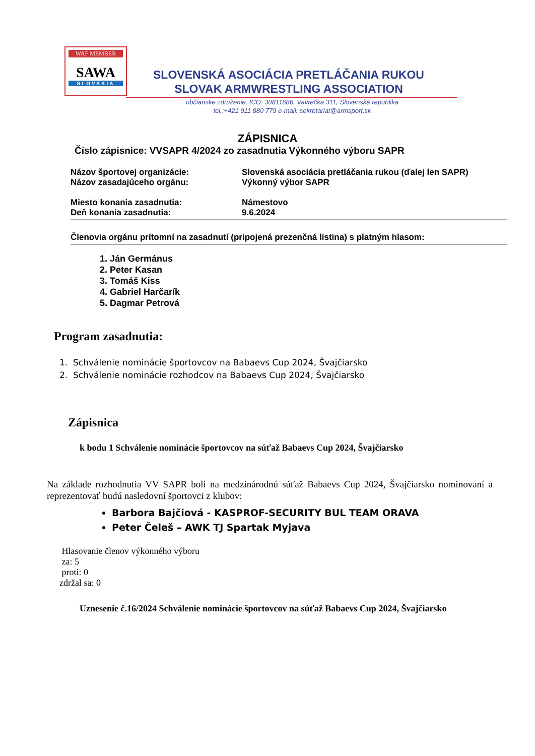WAF MEMBER
SAWA
SLOVAKIA
SLOVENSKÁ ASOCIÁCIA PRETLÁČANIA RUKOU
SLOVAK ARMWRESTLING ASSOCIATION
občianske združenie, IČO: 30811686, Vavrečka 311, Slovenská republika
tel.:+421 911 880 779 e-mail: sekretariat@armsport.sk
ZÁPISNICA
Číslo zápisnice: VVSAPR 4/2024 zo zasadnutia Výkonného výboru SAPR
Názov športovej organizácie: Slovenská asociácia pretláčania rukou (ďalej len SAPR)
Názov zasadajúceho orgánu: Výkonný výbor SAPR
Miesto konania zasadnutia: Námestovo
Deň konania zasadnutia: 9.6.2024
Členovia orgánu prítomní na zasadnutí (pripojená prezenčná listina) s platným hlasom:
1. Ján Germánus
2. Peter Kasan
3. Tomáš Kiss
4. Gabriel Harčarík
5. Dagmar Petrová
Program zasadnutia:
1. Schválenie nominácie športovcov na Babaevs Cup 2024, Švajčiarsko
2. Schválenie nominácie rozhodcov na Babaevs Cup 2024, Švajčiarsko
Zápisnica
k bodu 1 Schválenie nominácie športovcov na súťaž Babaevs Cup 2024, Švajčiarsko
Na základe rozhodnutia VV SAPR boli na medzinárodnú súťaž Babaevs Cup 2024, Švajčiarsko nominovaní a reprezentovať budú nasledovní športovci z klubov:
Barbora Bajčiová - KASPROF-SECURITY BUL TEAM ORAVA
Peter Čeleš – AWK TJ Spartak Myjava
Hlasovanie členov výkonného výboru
za: 5
proti: 0
zdržal sa: 0
Uznesenie č.16/2024 Schválenie nominácie športovcov na súťaž Babaevs Cup 2024, Švajčiarsko